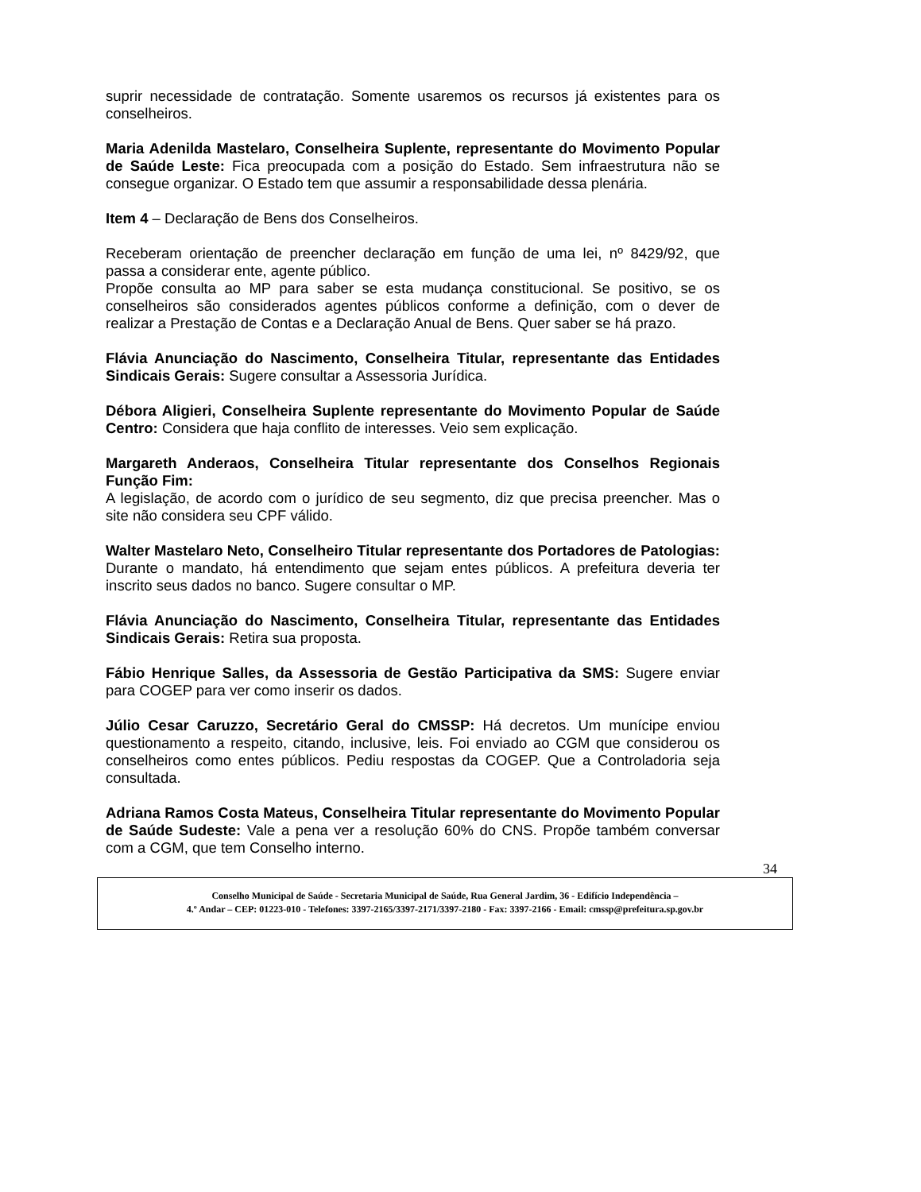suprir necessidade de contratação. Somente usaremos os recursos já existentes para os conselheiros.
Maria Adenilda Mastelaro, Conselheira Suplente, representante do Movimento Popular de Saúde Leste: Fica preocupada com a posição do Estado. Sem infraestrutura não se consegue organizar. O Estado tem que assumir a responsabilidade dessa plenária.
Item 4 – Declaração de Bens dos Conselheiros.
Receberam orientação de preencher declaração em função de uma lei, nº 8429/92, que passa a considerar ente, agente público.
Propõe consulta ao MP para saber se esta mudança constitucional. Se positivo, se os conselheiros são considerados agentes públicos conforme a definição, com o dever de realizar a Prestação de Contas e a Declaração Anual de Bens. Quer saber se há prazo.
Flávia Anunciação do Nascimento, Conselheira Titular, representante das Entidades Sindicais Gerais: Sugere consultar a Assessoria Jurídica.
Débora Aligieri, Conselheira Suplente representante do Movimento Popular de Saúde Centro: Considera que haja conflito de interesses. Veio sem explicação.
Margareth Anderaos, Conselheira Titular representante dos Conselhos Regionais Função Fim:
A legislação, de acordo com o jurídico de seu segmento, diz que precisa preencher. Mas o site não considera seu CPF válido.
Walter Mastelaro Neto, Conselheiro Titular representante dos Portadores de Patologias: Durante o mandato, há entendimento que sejam entes públicos. A prefeitura deveria ter inscrito seus dados no banco. Sugere consultar o MP.
Flávia Anunciação do Nascimento, Conselheira Titular, representante das Entidades Sindicais Gerais: Retira sua proposta.
Fábio Henrique Salles, da Assessoria de Gestão Participativa da SMS: Sugere enviar para COGEP para ver como inserir os dados.
Júlio Cesar Caruzzo, Secretário Geral do CMSSP: Há decretos. Um munícipe enviou questionamento a respeito, citando, inclusive, leis. Foi enviado ao CGM que considerou os conselheiros como entes públicos. Pediu respostas da COGEP. Que a Controladoria seja consultada.
Adriana Ramos Costa Mateus, Conselheira Titular representante do Movimento Popular de Saúde Sudeste: Vale a pena ver a resolução 60% do CNS. Propõe também conversar com a CGM, que tem Conselho interno.
34
Conselho Municipal de Saúde - Secretaria Municipal de Saúde, Rua General Jardim, 36 - Edifício Independência –
4.º Andar – CEP: 01223-010 - Telefones: 3397-2165/3397-2171/3397-2180 - Fax: 3397-2166 - Email: cmssp@prefeitura.sp.gov.br